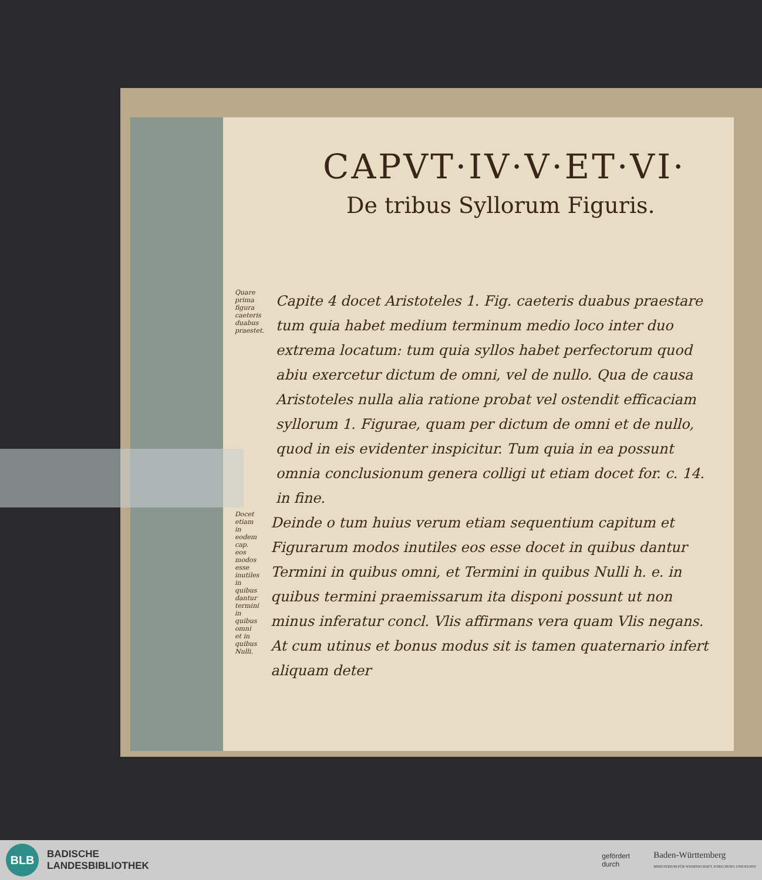CAPVT·IV·V·ET·VI·
De tribus Syllorum Figuris.
Quare prima figura caeteris duabus praestet.
Capite 4 docet Aristoteles 1. Fig. caeteris duabus praestare tum quia habet medium terminum medio loco inter duo extrema locatum: tum quia syllos habet perfectorum quod abiu exercetur dictum de omni, vel de nullo. Qua de causa Aristoteles nulla alia ratione probat vel ostendit efficaciam syllorum 1. Figurae, quam per dictum de omni et de nullo, quod in eis evidenter inspicitur. Tum quia in ea possunt omnia conclusionum genera colligi ut etiam docet for. c. 14. in fine.
Docet etiam in eodem cap. eos modos esse inutiles in quibus dantur termini in quibus omni et in quibus Nulli.
Deinde o tum huius verum etiam sequentium capitum et Figurarum modos inutiles eos esse docet in quibus dantur Termini in quibus omni, et Termini in quibus Nulli h. e. in quibus termini praemissarum ita disponi possunt ut non minus inferatur concl. Vlis affirmans vera quam Vlis negans. At cum utinus et bonus modus sit is tamen quaternario infert aliquam deter
BLB
BADISCHE
LANDESBIBLIOTHEK
gefördert
durch
Baden-Württemberg
MINISTERIUM FÜR WISSENSCHAFT, FORSCHUNG UND KUNST